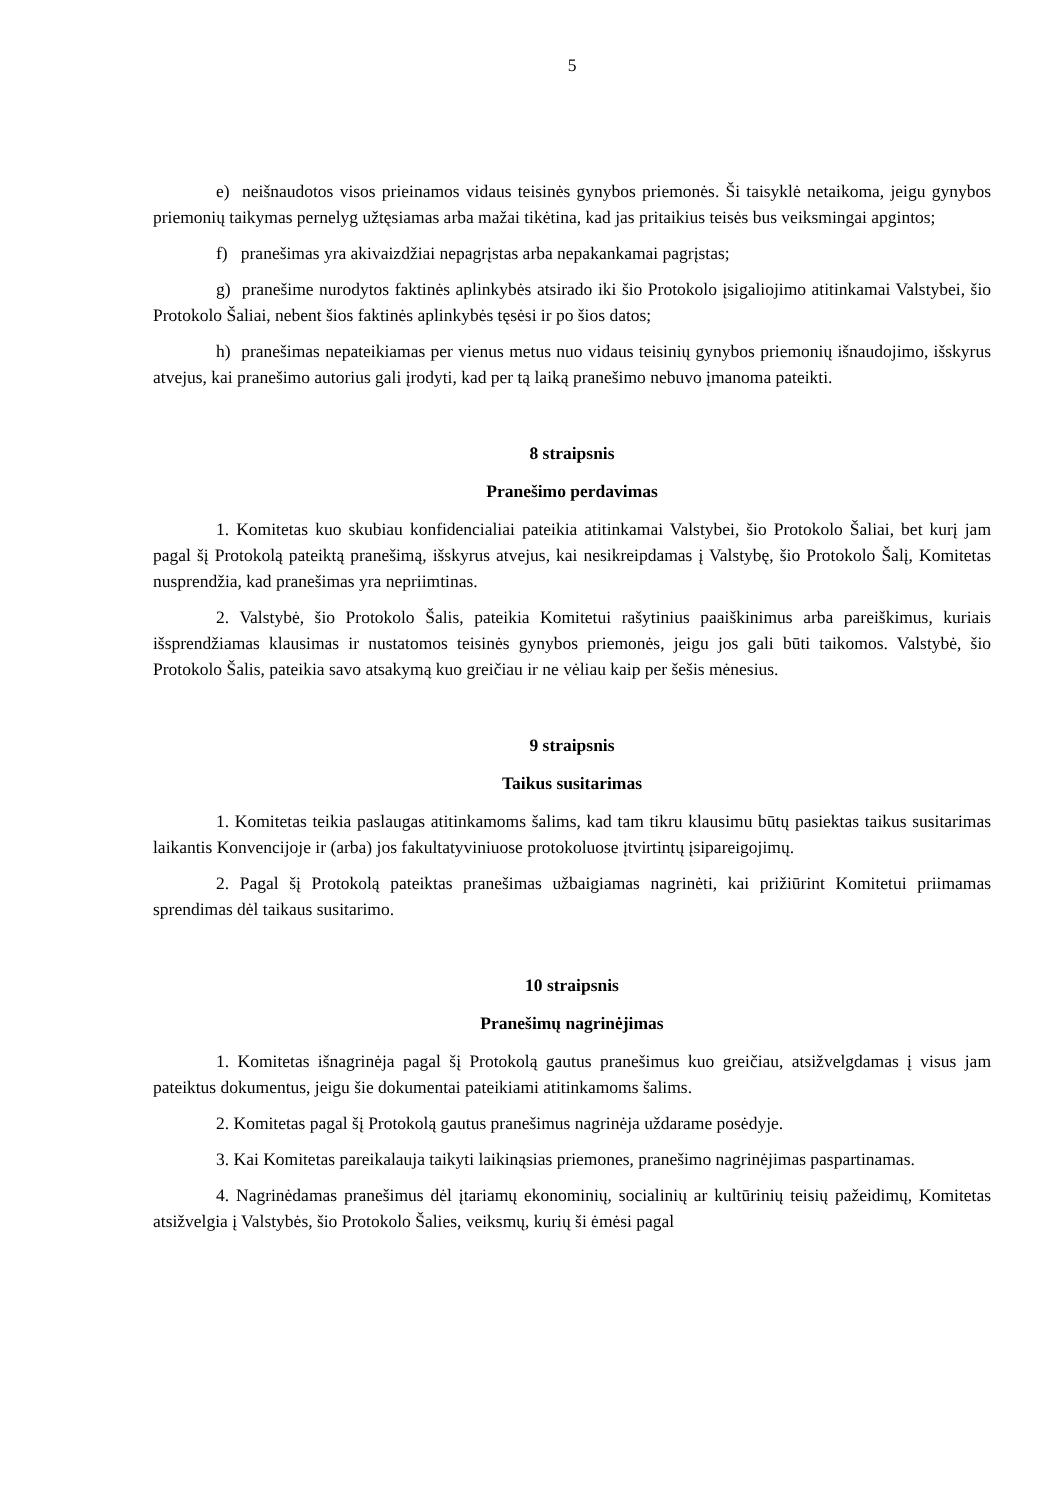5
e) neišnaudotos visos prieinamos vidaus teisinės gynybos priemonės. Ši taisyklė netaikoma, jeigu gynybos priemonių taikymas pernelyg užtęsiamas arba mažai tikėtina, kad jas pritaikius teisės bus veiksmingai apgintos;
f) pranešimas yra akivaizdžiai nepagrįstas arba nepakankamai pagrįstas;
g) pranešime nurodytos faktinės aplinkybės atsirado iki šio Protokolo įsigaliojimo atitinkamai Valstybei, šio Protokolo Šaliai, nebent šios faktinės aplinkybės tęsėsi ir po šios datos;
h) pranešimas nepateikiamas per vienus metus nuo vidaus teisinių gynybos priemonių išnaudojimo, išskyrus atvejus, kai pranešimo autorius gali įrodyti, kad per tą laiką pranešimo nebuvo įmanoma pateikti.
8 straipsnis
Pranešimo perdavimas
1. Komitetas kuo skubiau konfidencialiai pateikia atitinkamai Valstybei, šio Protokolo Šaliai, bet kurį jam pagal šį Protokolą pateiktą pranešimą, išskyrus atvejus, kai nesikreipdamas į Valstybę, šio Protokolo Šalį, Komitetas nusprendžia, kad pranešimas yra nepriimtinas.
2. Valstybė, šio Protokolo Šalis, pateikia Komitetui rašytinius paaiškinimus arba pareiškimus, kuriais išsprendžiamas klausimas ir nustatomos teisinės gynybos priemonės, jeigu jos gali būti taikomos. Valstybė, šio Protokolo Šalis, pateikia savo atsakymą kuo greičiau ir ne vėliau kaip per šešis mėnesius.
9 straipsnis
Taikus susitarimas
1. Komitetas teikia paslaugas atitinkamoms šalims, kad tam tikru klausimu būtų pasiektas taikus susitarimas laikantis Konvencijoje ir (arba) jos fakultatyviniuose protokoluose įtvirtintų įsipareigojimų.
2. Pagal šį Protokolą pateiktas pranešimas užbaigiamas nagrinėti, kai prižiūrint Komitetui priimamas sprendimas dėl taikaus susitarimo.
10 straipsnis
Pranešimų nagrinėjimas
1. Komitetas išnagrinėja pagal šį Protokolą gautus pranešimus kuo greičiau, atsižvelgdamas į visus jam pateiktus dokumentus, jeigu šie dokumentai pateikiami atitinkamoms šalims.
2. Komitetas pagal šį Protokolą gautus pranešimus nagrinėja uždarame posėdyje.
3. Kai Komitetas pareikalauja taikyti laikinąsias priemones, pranešimo nagrinėjimas paspartinamas.
4. Nagrinėdamas pranešimus dėl įtariamų ekonominių, socialinių ar kultūrinių teisių pažeidimų, Komitetas atsižvelgia į Valstybės, šio Protokolo Šalies, veiksmų, kurių ši ėmėsi pagal